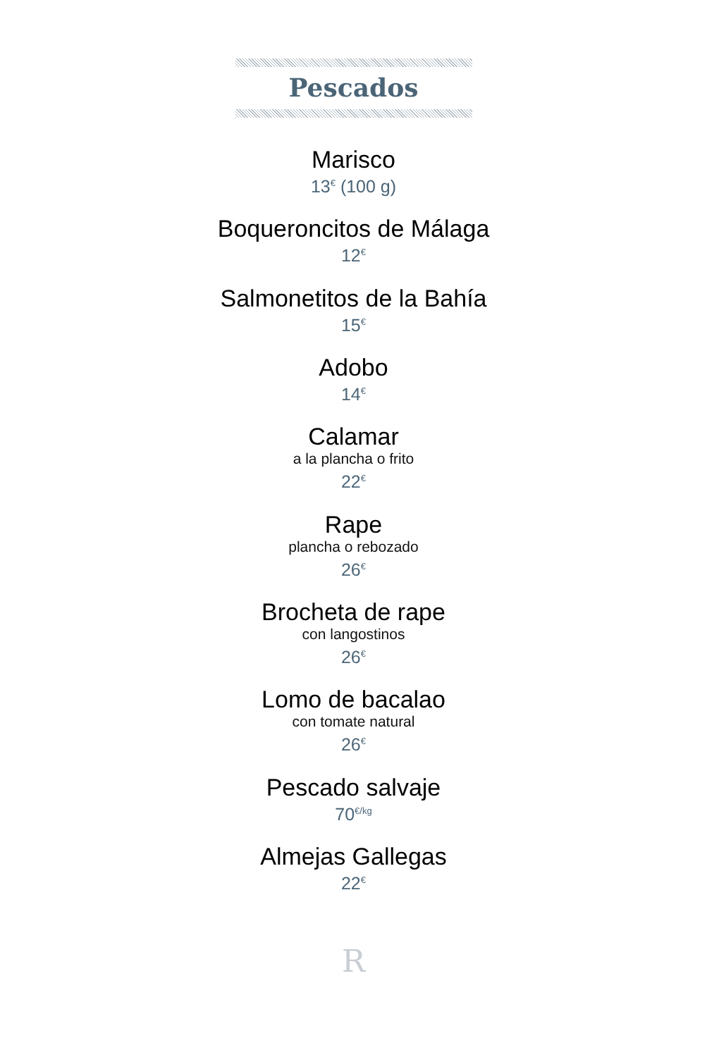Pescados
Marisco
13<sup>€</sup> (100 g)
Boqueroncitos de Málaga
12<sup>€</sup>
Salmonetitos de la Bahía
15<sup>€</sup>
Adobo
14<sup>€</sup>
Calamar
a la plancha o frito
22<sup>€</sup>
Rape
plancha o rebozado
26<sup>€</sup>
Brocheta de rape
con langostinos
26<sup>€</sup>
Lomo de bacalao
con tomate natural
26<sup>€</sup>
Pescado salvaje
70<sup>€/kg</sup>
Almejas Gallegas
22<sup>€</sup>
R